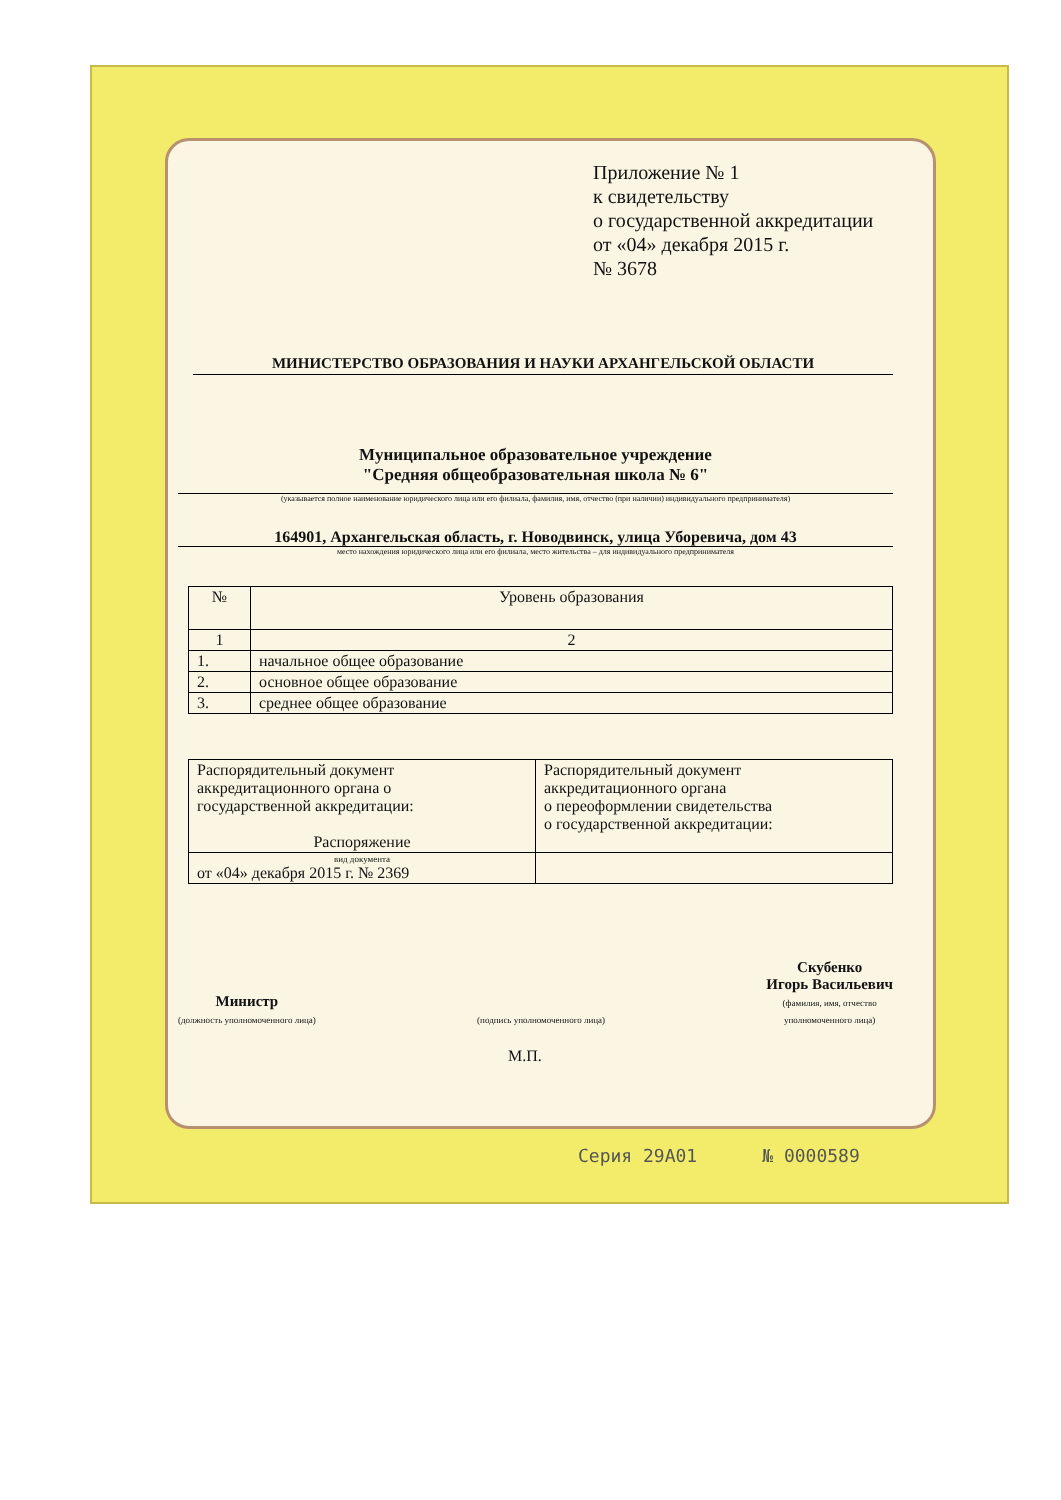Приложение № 1
к свидетельству
о государственной аккредитации
от «04» декабря 2015 г.
№ 3678
МИНИСТЕРСТВО ОБРАЗОВАНИЯ И НАУКИ АРХАНГЕЛЬСКОЙ ОБЛАСТИ
Муниципальное образовательное учреждение
"Средняя общеобразовательная школа № 6"
(указывается полное наименование юридического лица или его филиала, фамилия, имя, отчество (при наличии) индивидуального предпринимателя)
164901, Архангельская область, г. Новодвинск, улица Уборевича, дом 43
место нахождения юридического лица или его филиала, место жительства – для индивидуального предпринимателя
| № | Уровень образования |
| --- | --- |
| 1 | 2 |
| 1. | начальное общее образование |
| 2. | основное общее образование |
| 3. | среднее общее образование |
| Распорядительный документ аккредитационного органа о государственной аккредитации: Распоряжение | Распорядительный документ аккредитационного органа о переоформлении свидетельства о государственной аккредитации: |
| вид документа от «04» декабря 2015 г. № 2369 | |
Министр
(должность уполномоченного лица)
(подпись уполномоченного лица)
Скубенко
Игорь Васильевич
(фамилия, имя, отчество
уполномоченного лица)
М.П.
Серия 29А01 № 0000589